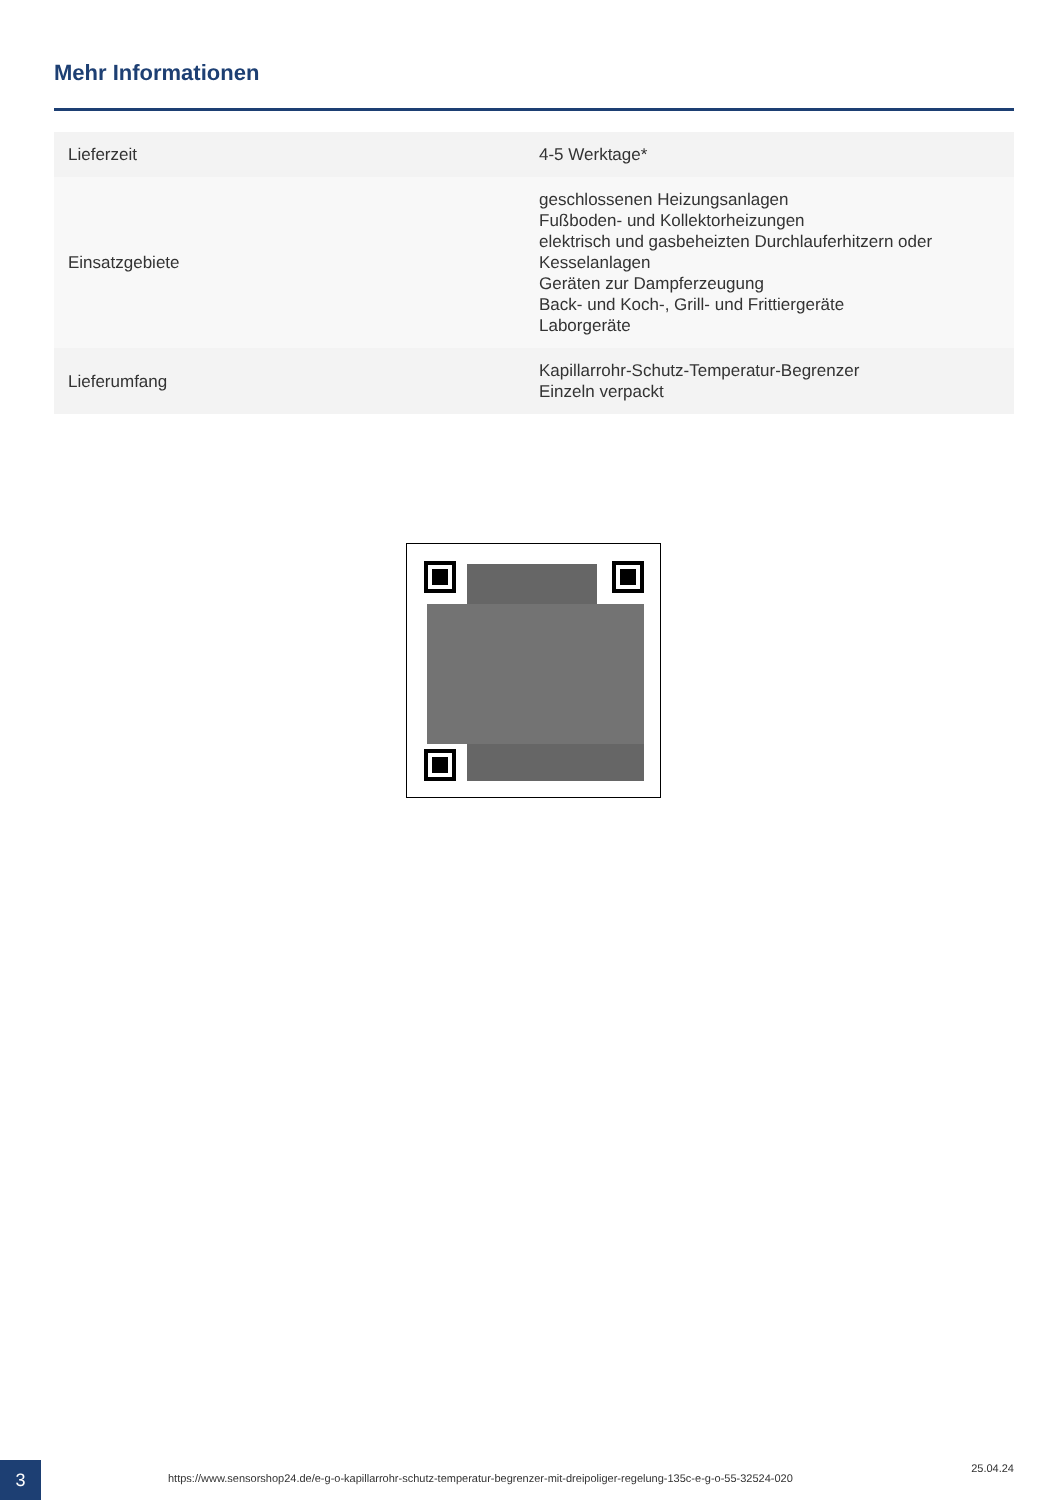Mehr Informationen
| Lieferzeit | 4-5 Werktage* |
| Einsatzgebiete | geschlossenen Heizungsanlagen Fußboden- und Kollektorheizungen elektrisch und gasbeheizten Durchlauferhitzern oder Kesselanlagen Geräten zur Dampferzeugung Back- und Koch-, Grill- und Frittiergeräte Laborgeräte |
| Lieferumfang | Kapillarrohr-Schutz-Temperatur-Begrenzer Einzeln verpackt |
3
https://www.sensorshop24.de/e-g-o-kapillarrohr-schutz-temperatur-begrenzer-mit-dreipoliger-regelung-135c-e-g-o-55-32524-020
25.04.24